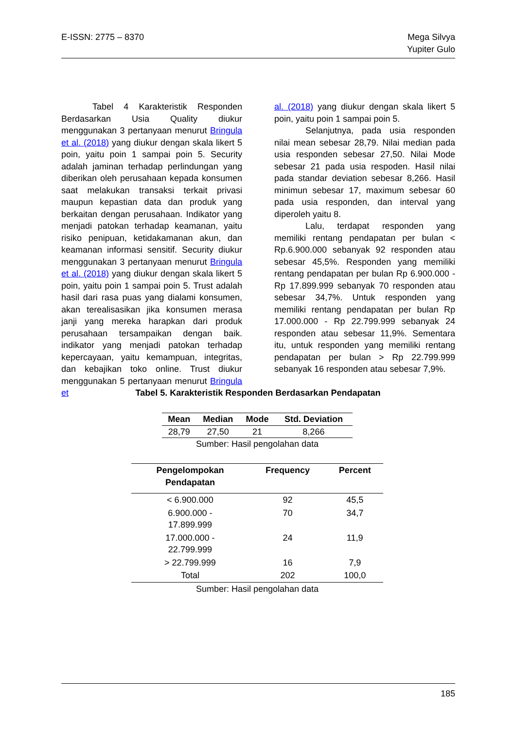E-ISSN: 2775 – 8370 Mega Silvya
Yupiter Gulo
Tabel 4 Karakteristik Responden Berdasarkan Usia Quality diukur menggunakan 3 pertanyaan menurut Bringula et al. (2018) yang diukur dengan skala likert 5 poin, yaitu poin 1 sampai poin 5. Security adalah jaminan terhadap perlindungan yang diberikan oleh perusahaan kepada konsumen saat melakukan transaksi terkait privasi maupun kepastian data dan produk yang berkaitan dengan perusahaan. Indikator yang menjadi patokan terhadap keamanan, yaitu risiko penipuan, ketidakamanan akun, dan keamanan informasi sensitif. Security diukur menggunakan 3 pertanyaan menurut Bringula et al. (2018) yang diukur dengan skala likert 5 poin, yaitu poin 1 sampai poin 5. Trust adalah hasil dari rasa puas yang dialami konsumen, akan terealisasikan jika konsumen merasa janji yang mereka harapkan dari produk perusahaan tersampaikan dengan baik. indikator yang menjadi patokan terhadap kepercayaan, yaitu kemampuan, integritas, dan kebajikan toko online. Trust diukur menggunakan 5 pertanyaan menurut Bringula et
al. (2018) yang diukur dengan skala likert 5 poin, yaitu poin 1 sampai poin 5.
Selanjutnya, pada usia responden nilai mean sebesar 28,79. Nilai median pada usia responden sebesar 27,50. Nilai Mode sebesar 21 pada usia respoden. Hasil nilai pada standar deviation sebesar 8,266. Hasil minimun sebesar 17, maximum sebesar 60 pada usia responden, dan interval yang diperoleh yaitu 8.
Lalu, terdapat responden yang memiliki rentang pendapatan per bulan < Rp.6.900.000 sebanyak 92 responden atau sebesar 45,5%. Responden yang memiliki rentang pendapatan per bulan Rp 6.900.000 - Rp 17.899.999 sebanyak 70 responden atau sebesar 34,7%. Untuk responden yang memiliki rentang pendapatan per bulan Rp 17.000.000 - Rp 22.799.999 sebanyak 24 responden atau sebesar 11,9%. Sementara itu, untuk responden yang memiliki rentang pendapatan per bulan > Rp 22.799.999 sebanyak 16 responden atau sebesar 7,9%.
Tabel 5. Karakteristik Responden Berdasarkan Pendapatan
| Mean | Median | Mode | Std. Deviation |
| --- | --- | --- | --- |
| 28,79 | 27,50 | 21 | 8,266 |
| Sumber: Hasil pengolahan data | | | |
| Pengelompokan Pendapatan | Frequency | Percent |
| --- | --- | --- |
| < 6.900.000 | 92 | 45,5 |
| 6.900.000 - 17.899.999 | 70 | 34,7 |
| 17.000.000 - 22.799.999 | 24 | 11,9 |
| > 22.799.999 | 16 | 7,9 |
| Total | 202 | 100,0 |
| Sumber: Hasil pengolahan data | | |
185